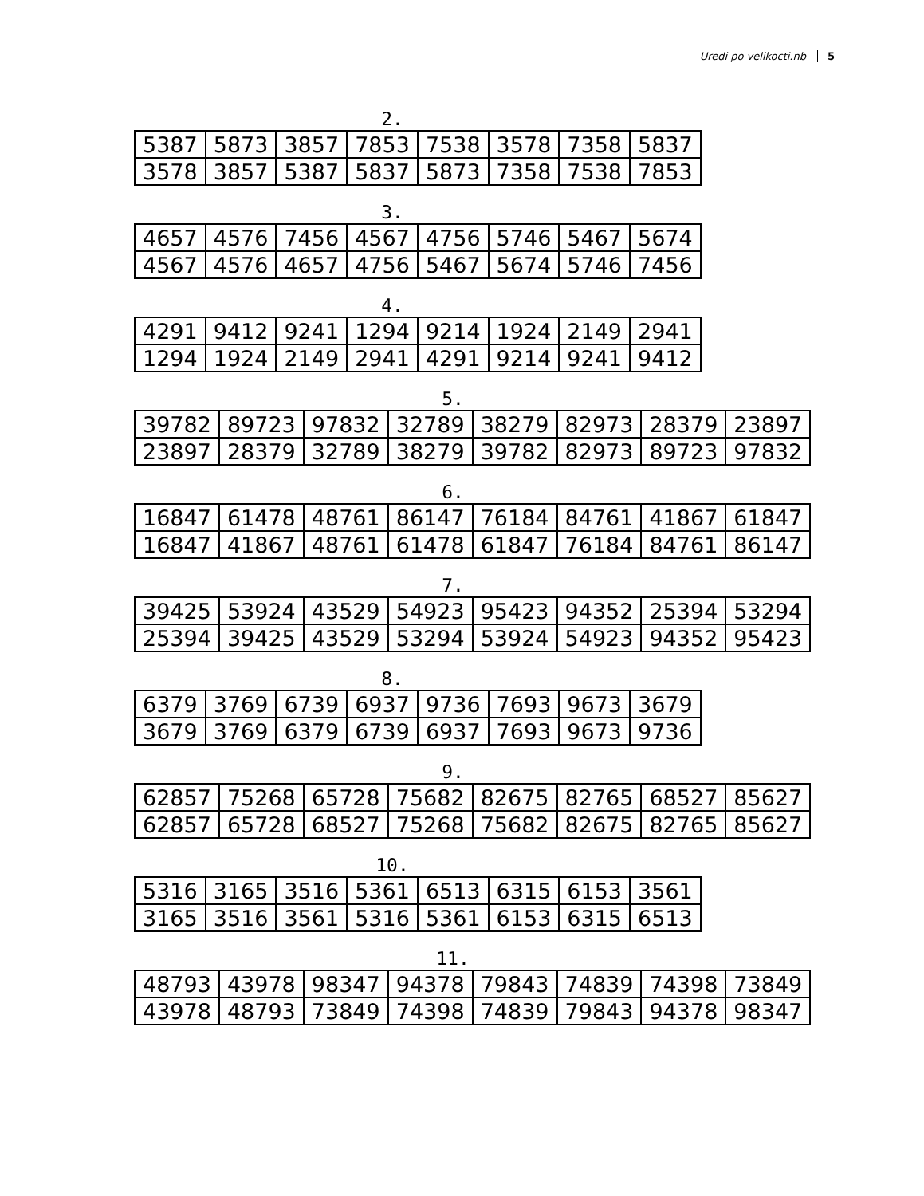Uredi po velikocti.nb 5
2.
| 5387 | 5873 | 3857 | 7853 | 7538 | 3578 | 7358 | 5837 |
| 3578 | 3857 | 5387 | 5837 | 5873 | 7358 | 7538 | 7853 |
3.
| 4657 | 4576 | 7456 | 4567 | 4756 | 5746 | 5467 | 5674 |
| 4567 | 4576 | 4657 | 4756 | 5467 | 5674 | 5746 | 7456 |
4.
| 4291 | 9412 | 9241 | 1294 | 9214 | 1924 | 2149 | 2941 |
| 1294 | 1924 | 2149 | 2941 | 4291 | 9214 | 9241 | 9412 |
5.
| 39782 | 89723 | 97832 | 32789 | 38279 | 82973 | 28379 | 23897 |
| 23897 | 28379 | 32789 | 38279 | 39782 | 82973 | 89723 | 97832 |
6.
| 16847 | 61478 | 48761 | 86147 | 76184 | 84761 | 41867 | 61847 |
| 16847 | 41867 | 48761 | 61478 | 61847 | 76184 | 84761 | 86147 |
7.
| 39425 | 53924 | 43529 | 54923 | 95423 | 94352 | 25394 | 53294 |
| 25394 | 39425 | 43529 | 53294 | 53924 | 54923 | 94352 | 95423 |
8.
| 6379 | 3769 | 6739 | 6937 | 9736 | 7693 | 9673 | 3679 |
| 3679 | 3769 | 6379 | 6739 | 6937 | 7693 | 9673 | 9736 |
9.
| 62857 | 75268 | 65728 | 75682 | 82675 | 82765 | 68527 | 85627 |
| 62857 | 65728 | 68527 | 75268 | 75682 | 82675 | 82765 | 85627 |
10.
| 5316 | 3165 | 3516 | 5361 | 6513 | 6315 | 6153 | 3561 |
| 3165 | 3516 | 3561 | 5316 | 5361 | 6153 | 6315 | 6513 |
11.
| 48793 | 43978 | 98347 | 94378 | 79843 | 74839 | 74398 | 73849 |
| 43978 | 48793 | 73849 | 74398 | 74839 | 79843 | 94378 | 98347 |